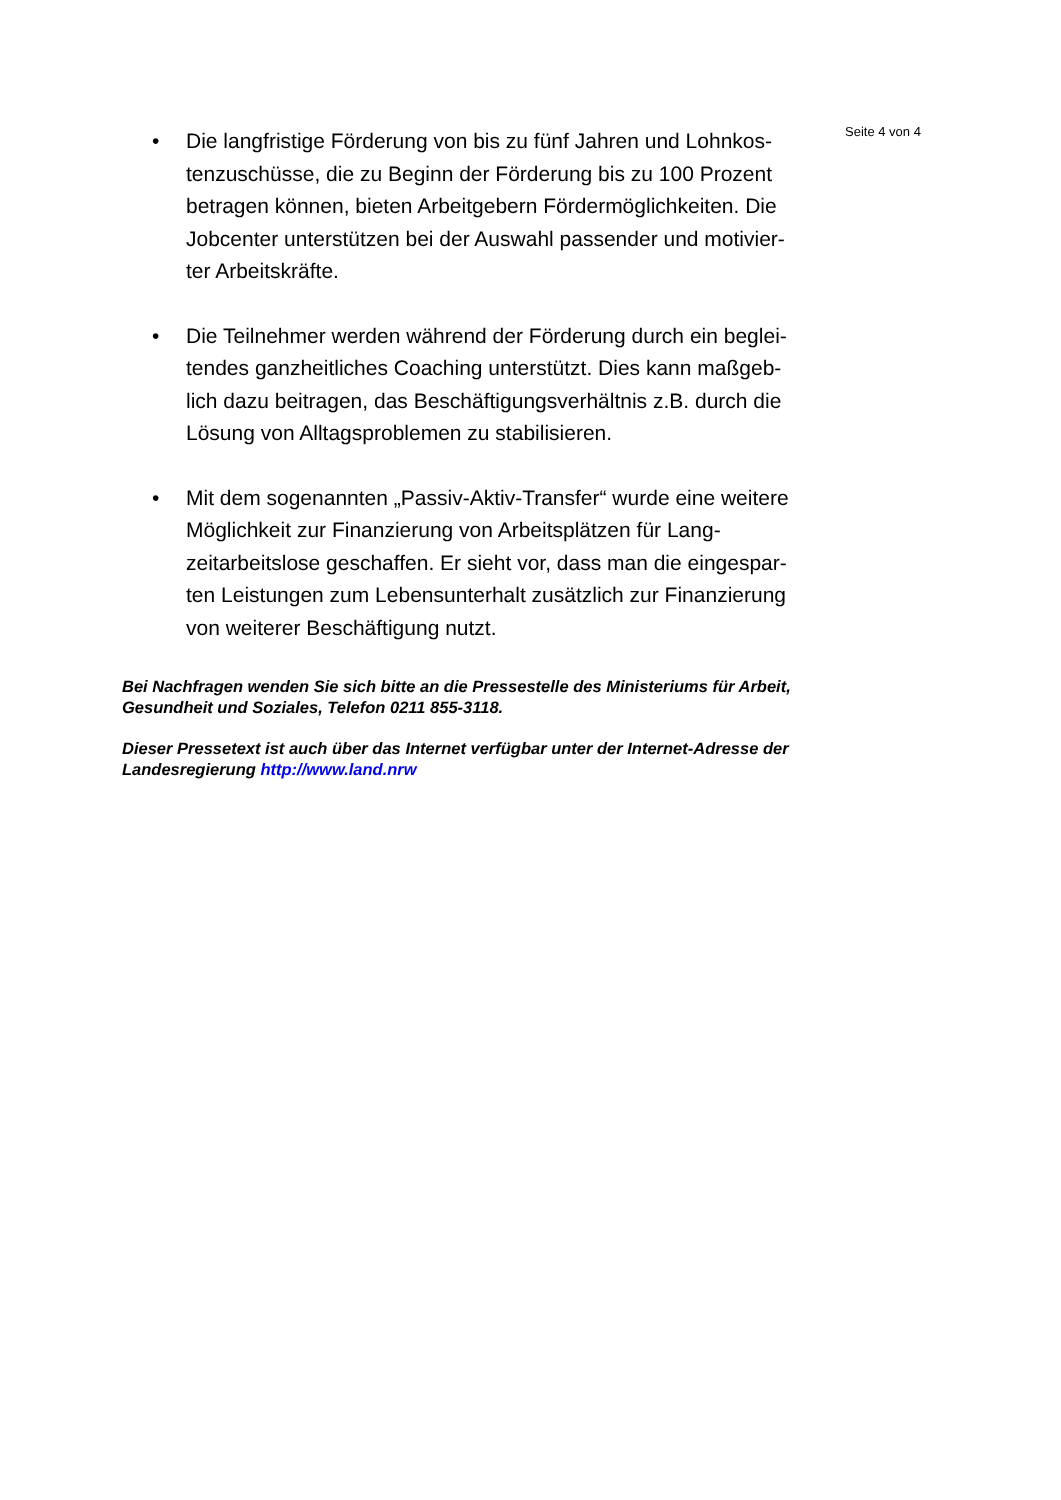Seite 4 von 4
• Die langfristige Förderung von bis zu fünf Jahren und Lohnkos-tenzuschüsse, die zu Beginn der Förderung bis zu 100 Prozent betragen können, bieten Arbeitgebern Fördermöglichkeiten. Die Jobcenter unterstützen bei der Auswahl passender und motivier-ter Arbeitskräfte.
• Die Teilnehmer werden während der Förderung durch ein beglei-tendes ganzheitliches Coaching unterstützt. Dies kann maßgeb-lich dazu beitragen, das Beschäftigungsverhältnis z.B. durch die Lösung von Alltagsproblemen zu stabilisieren.
• Mit dem sogenannten „Passiv-Aktiv-Transfer“ wurde eine weitere Möglichkeit zur Finanzierung von Arbeitsplätzen für Lang-zeitarbeitslose geschaffen. Er sieht vor, dass man die eingespar-ten Leistungen zum Lebensunterhalt zusätzlich zur Finanzierung von weiterer Beschäftigung nutzt.
Bei Nachfragen wenden Sie sich bitte an die Pressestelle des Ministeriums für Arbeit, Gesundheit und Soziales, Telefon 0211 855-3118.
Dieser Pressetext ist auch über das Internet verfügbar unter der Internet-Adresse der Landesregierung http://www.land.nrw